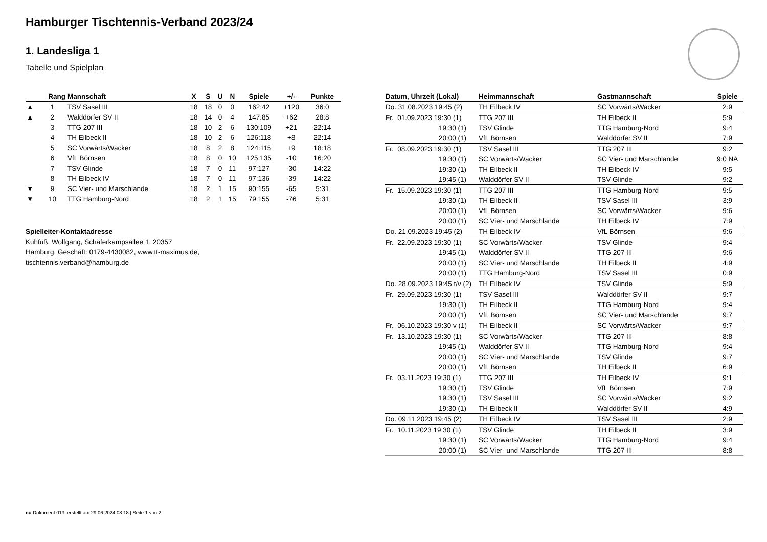Hamburger Tischtennis-Verband 2023/24
1. Landesliga 1
Tabelle und Spielplan
| | Rang | Mannschaft | X | S | U | N | Spiele | +/- | Punkte |
| --- | --- | --- | --- | --- | --- | --- | --- | --- | --- |
| ▲ | 1 | TSV Sasel III | 18 | 18 | 0 | 0 | 162:42 | +120 | 36:0 |
| ▲ | 2 | Walddörfer SV II | 18 | 14 | 0 | 4 | 147:85 | +62 | 28:8 |
| | 3 | TTG 207 III | 18 | 10 | 2 | 6 | 130:109 | +21 | 22:14 |
| | 4 | TH Eilbeck II | 18 | 10 | 2 | 6 | 126:118 | +8 | 22:14 |
| | 5 | SC Vorwärts/Wacker | 18 | 8 | 2 | 8 | 124:115 | +9 | 18:18 |
| | 6 | VfL Börnsen | 18 | 8 | 0 | 10 | 125:135 | -10 | 16:20 |
| | 7 | TSV Glinde | 18 | 7 | 0 | 11 | 97:127 | -30 | 14:22 |
| | 8 | TH Eilbeck IV | 18 | 7 | 0 | 11 | 97:136 | -39 | 14:22 |
| ▼ | 9 | SC Vier- und Marschlande | 18 | 2 | 1 | 15 | 90:155 | -65 | 5:31 |
| ▼ | 10 | TTG Hamburg-Nord | 18 | 2 | 1 | 15 | 79:155 | -76 | 5:31 |
Spielleiter-Kontaktadresse
Kuhfuß, Wolfgang, Schäferkampsallee 1, 20357
Hamburg, Geschäft: 0179-4430082, www.tt-maximus.de,
tischtennis.verband@hamburg.de
| Datum, Uhrzeit (Lokal) | Heimmannschaft | Gastmannschaft | Spiele |
| --- | --- | --- | --- |
| Do. 31.08.2023 19:45 (2) | TH Eilbeck IV | SC Vorwärts/Wacker | 2:9 |
| Fr. 01.09.2023 19:30 (1) | TTG 207 III | TH Eilbeck II | 5:9 |
| 19:30 (1) | TSV Glinde | TTG Hamburg-Nord | 9:4 |
| 20:00 (1) | VfL Börnsen | Walddörfer SV II | 7:9 |
| Fr. 08.09.2023 19:30 (1) | TSV Sasel III | TTG 207 III | 9:2 |
| 19:30 (1) | SC Vorwärts/Wacker | SC Vier- und Marschlande | 9:0 NA |
| 19:30 (1) | TH Eilbeck II | TH Eilbeck IV | 9:5 |
| 19:45 (1) | Walddörfer SV II | TSV Glinde | 9:2 |
| Fr. 15.09.2023 19:30 (1) | TTG 207 III | TTG Hamburg-Nord | 9:5 |
| 19:30 (1) | TH Eilbeck II | TSV Sasel III | 3:9 |
| 20:00 (1) | VfL Börnsen | SC Vorwärts/Wacker | 9:6 |
| 20:00 (1) | SC Vier- und Marschlande | TH Eilbeck IV | 7:9 |
| Do. 21.09.2023 19:45 (2) | TH Eilbeck IV | VfL Börnsen | 9:6 |
| Fr. 22.09.2023 19:30 (1) | SC Vorwärts/Wacker | TSV Glinde | 9:4 |
| 19:45 (1) | Walddörfer SV II | TTG 207 III | 9:6 |
| 20:00 (1) | SC Vier- und Marschlande | TH Eilbeck II | 4:9 |
| 20:00 (1) | TTG Hamburg-Nord | TSV Sasel III | 0:9 |
| Do. 28.09.2023 19:45 t/v (2) | TH Eilbeck IV | TSV Glinde | 5:9 |
| Fr. 29.09.2023 19:30 (1) | TSV Sasel III | Walddörfer SV II | 9:7 |
| 19:30 (1) | TH Eilbeck II | TTG Hamburg-Nord | 9:4 |
| 20:00 (1) | VfL Börnsen | SC Vier- und Marschlande | 9:7 |
| Fr. 06.10.2023 19:30 v (1) | TH Eilbeck II | SC Vorwärts/Wacker | 9:7 |
| Fr. 13.10.2023 19:30 (1) | SC Vorwärts/Wacker | TTG 207 III | 8:8 |
| 19:45 (1) | Walddörfer SV II | TTG Hamburg-Nord | 9:4 |
| 20:00 (1) | SC Vier- und Marschlande | TSV Glinde | 9:7 |
| 20:00 (1) | VfL Börnsen | TH Eilbeck II | 6:9 |
| Fr. 03.11.2023 19:30 (1) | TTG 207 III | TH Eilbeck IV | 9:1 |
| 19:30 (1) | TSV Glinde | VfL Börnsen | 7:9 |
| 19:30 (1) | TSV Sasel III | SC Vorwärts/Wacker | 9:2 |
| 19:30 (1) | TH Eilbeck II | Walddörfer SV II | 4:9 |
| Do. 09.11.2023 19:45 (2) | TH Eilbeck IV | TSV Sasel III | 2:9 |
| Fr. 10.11.2023 19:30 (1) | TSV Glinde | TH Eilbeck II | 3:9 |
| 19:30 (1) | SC Vorwärts/Wacker | TTG Hamburg-Nord | 9:4 |
| 20:00 (1) | SC Vier- und Marschlande | TTG 207 III | 8:8 |
nu.Dokument 013, erstellt am 29.06.2024 08:18 | Seite 1 von 2